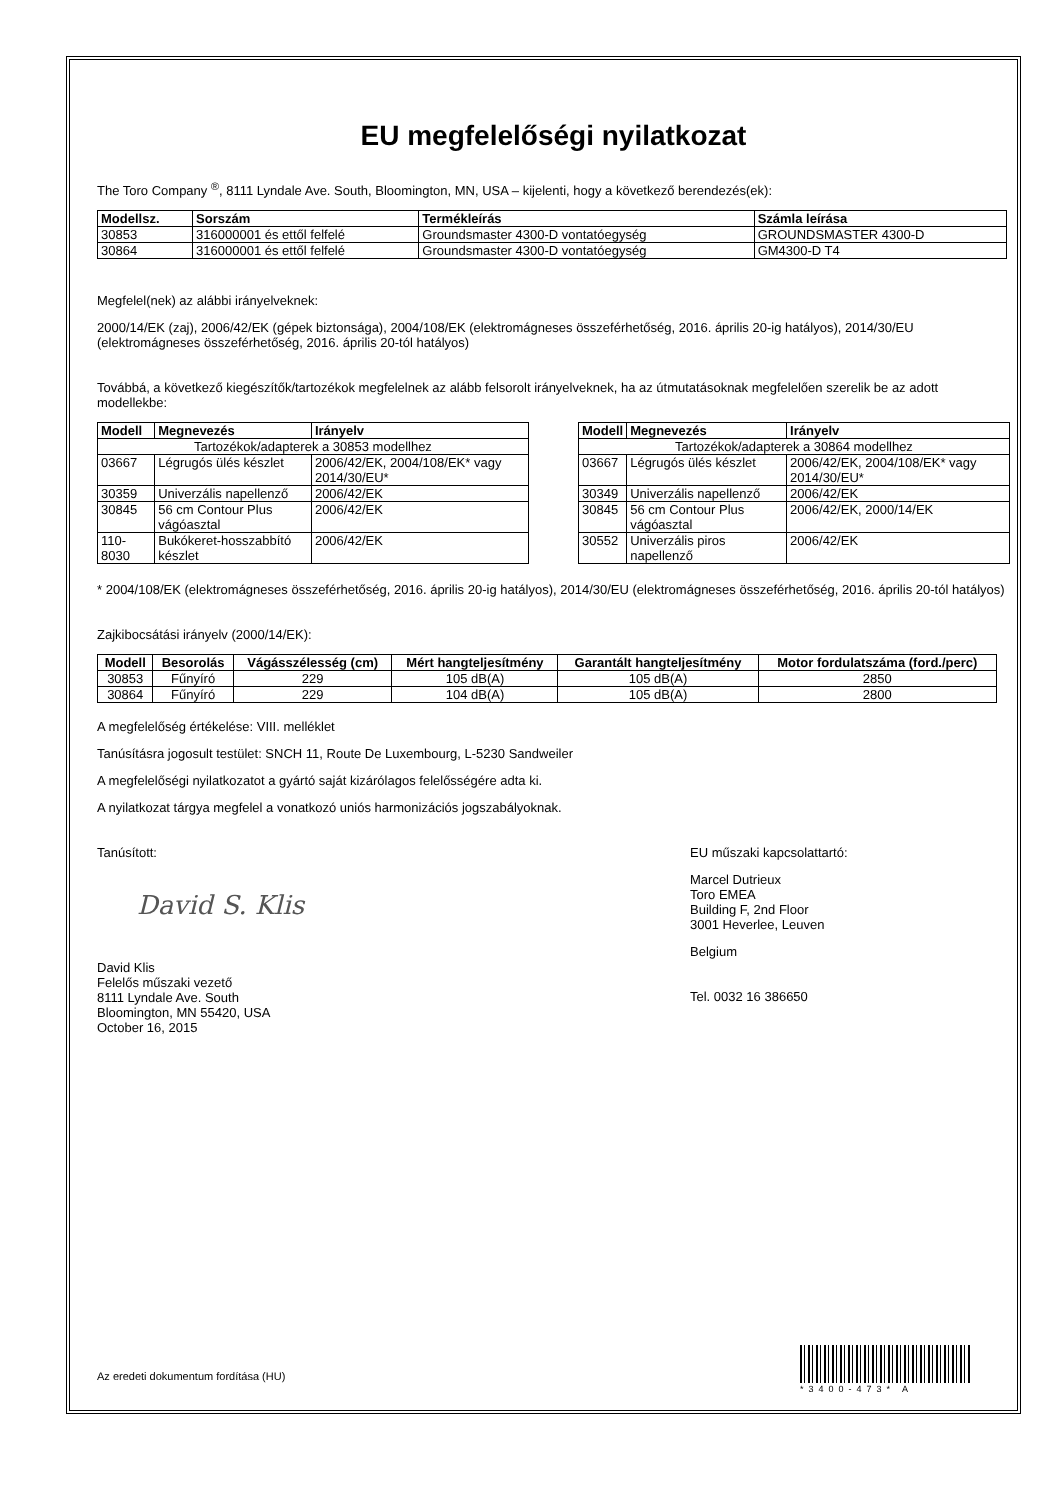EU megfelelőségi nyilatkozat
The Toro Company <sup>®</sup>, 8111 Lyndale Ave. South, Bloomington, MN, USA – kijelenti, hogy a következő berendezés(ek):
| Modellsz. | Sorszám | Termékleírás | Számla leírása |
| --- | --- | --- | --- |
| 30853 | 316000001 és ettől felfelé | Groundsmaster 4300-D vontatóegység | GROUNDSMASTER 4300-D |
| 30864 | 316000001 és ettől felfelé | Groundsmaster 4300-D vontatóegység | GM4300-D T4 |
Megfelel(nek) az alábbi irányelveknek:
2000/14/EK (zaj), 2006/42/EK (gépek biztonsága), 2004/108/EK (elektromágneses összeférhetőség, 2016. április 20-ig hatályos), 2014/30/EU (elektromágneses összeférhetőség, 2016. április 20-tól hatályos)
Továbbá, a következő kiegészítők/tartozékok megfelelnek az alább felsorolt irányelveknek, ha az útmutatásoknak megfelelően szerelik be az adott modellekbe:
| Modell | Megnevezés | Irányelv |
| --- | --- | --- |
| Tartozékok/adapterek a 30853 modellhez | | |
| 03667 | Légrugós ülés készlet | 2006/42/EK, 2004/108/EK* vagy 2014/30/EU* |
| 30359 | Univerzális napellenző | 2006/42/EK |
| 30845 | 56 cm Contour Plus vágóasztal | 2006/42/EK |
| 110-8030 | Bukókeret-hosszabbító készlet | 2006/42/EK |
| Modell | Megnevezés | Irányelv |
| --- | --- | --- |
| Tartozékok/adapterek a 30864 modellhez | | |
| 03667 | Légrugós ülés készlet | 2006/42/EK, 2004/108/EK* vagy 2014/30/EU* |
| 30349 | Univerzális napellenző | 2006/42/EK |
| 30845 | 56 cm Contour Plus vágóasztal | 2006/42/EK, 2000/14/EK |
| 30552 | Univerzális piros napellenző | 2006/42/EK |
* 2004/108/EK (elektromágneses összeférhetőség, 2016. április 20-ig hatályos), 2014/30/EU (elektromágneses összeférhetőség, 2016. április 20-tól hatályos)
Zajkibocsátási irányelv (2000/14/EK):
| Modell | Besorolás | Vágásszélesség (cm) | Mért hangteljesítmény | Garantált hangteljesítmény | Motor fordulatszáma (ford./perc) |
| --- | --- | --- | --- | --- | --- |
| 30853 | Fűnyíró | 229 | 105 dB(A) | 105 dB(A) | 2850 |
| 30864 | Fűnyíró | 229 | 104 dB(A) | 105 dB(A) | 2800 |
A megfelelőség értékelése: VIII. melléklet
Tanúsításra jogosult testület: SNCH 11, Route De Luxembourg, L-5230 Sandweiler
A megfelelőségi nyilatkozatot a gyártó saját kizárólagos felelősségére adta ki.
A nyilatkozat tárgya megfelel a vonatkozó uniós harmonizációs jogszabályoknak.
Tanúsított:
David S. Klis
David Klis
Felelős műszaki vezető
8111 Lyndale Ave. South
Bloomington, MN 55420, USA
October 16, 2015
EU műszaki kapcsolattartó:
Marcel Dutrieux
Toro EMEA
Building F, 2nd Floor
3001 Heverlee, Leuven
Belgium
Tel. 0032 16 386650
Az eredeti dokumentum fordítása (HU)
*3400-473* A